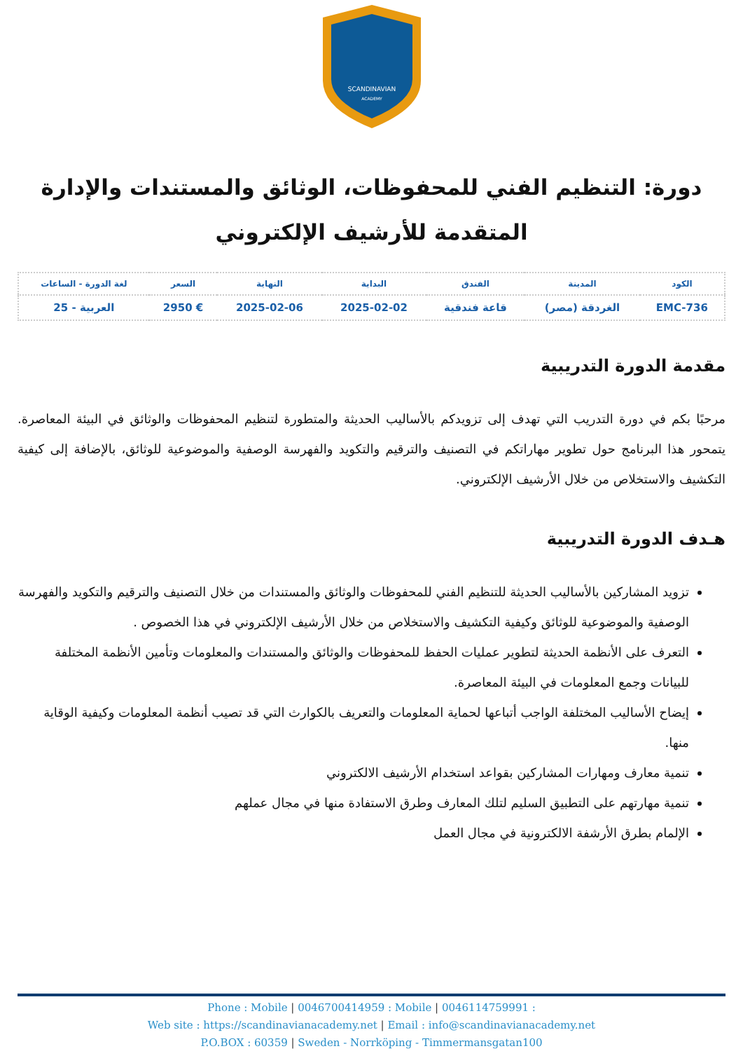SCANDINAVIAN
ACADEMY
دورة: التنظيم الفني للمحفوظات، الوثائق والمستندات والإدارة المتقدمة للأرشيف الإلكتروني
| الكود | المدينة | الفندق | البداية | النهاية | السعر | لغة الدورة - الساعات |
| --- | --- | --- | --- | --- | --- | --- |
| EMC-736 | الغردقة (مصر) | قاعة فندقية | 2025-02-02 | 2025-02-06 | € 2950 | العربية - 25 |
مقدمة الدورة التدريبية
مرحبًا بكم في دورة التدريب التي تهدف إلى تزويدكم بالأساليب الحديثة والمتطورة لتنظيم المحفوظات والوثائق في البيئة المعاصرة. يتمحور هذا البرنامج حول تطوير مهاراتكم في التصنيف والترقيم والتكويد والفهرسة الوصفية والموضوعية للوثائق، بالإضافة إلى كيفية التكشيف والاستخلاص من خلال الأرشيف الإلكتروني.
هـدف الدورة التدريبية
تزويد المشاركين بالأساليب الحديثة للتنظيم الفني للمحفوظات والوثائق والمستندات من خلال التصنيف والترقيم والتكويد والفهرسة الوصفية والموضوعية للوثائق وكيفية التكشيف والاستخلاص من خلال الأرشيف الإلكتروني في هذا الخصوص .
التعرف على الأنظمة الحديثة لتطوير عمليات الحفظ للمحفوظات والوثائق والمستندات والمعلومات وتأمين الأنظمة المختلفة للبيانات وجمع المعلومات في البيئة المعاصرة.
إيضاح الأساليب المختلفة الواجب أتباعها لحماية المعلومات والتعريف بالكوارث التي قد تصيب أنظمة المعلومات وكيفية الوقاية منها.
تنمية معارف ومهارات المشاركين بقواعد استخدام الأرشيف الالكتروني
تنمية مهارتهم على التطبيق السليم لتلك المعارف وطرق الاستفادة منها في مجال عملهم
الإلمام بطرق الأرشفة الالكترونية في مجال العمل
Phone : Mobile | 0046700414959 : Mobile | 0046114759991 :
Web site : https://scandinavianacademy.net | Email : info@scandinavianacademy.net
P.O.BOX : 60359 | Sweden - Norrköping - Timmermansgatan100